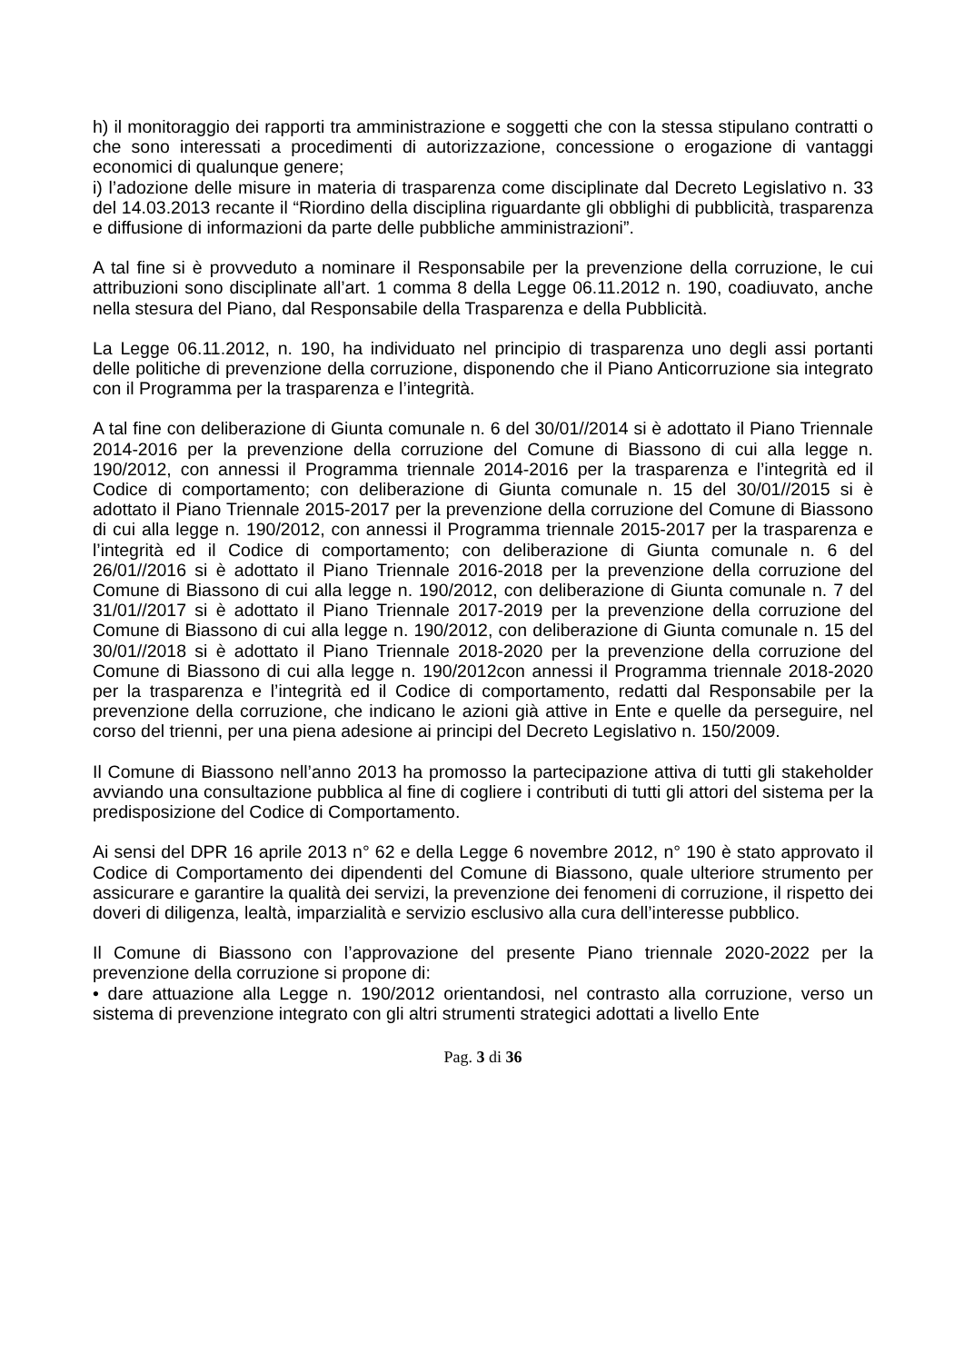h) il monitoraggio dei rapporti tra amministrazione e soggetti che con la stessa stipulano contratti o che sono interessati a procedimenti di autorizzazione, concessione o erogazione di vantaggi economici di qualunque genere;
i) l’adozione delle misure in materia di trasparenza come disciplinate dal Decreto Legislativo n. 33 del 14.03.2013 recante il “Riordino della disciplina riguardante gli obblighi di pubblicità, trasparenza e diffusione di informazioni da parte delle pubbliche amministrazioni”.
A tal fine si è provveduto a nominare il Responsabile per la prevenzione della corruzione, le cui attribuzioni sono disciplinate all’art. 1 comma 8 della Legge 06.11.2012 n. 190, coadiuvato, anche nella stesura del Piano, dal Responsabile della Trasparenza e della Pubblicità.
La Legge 06.11.2012, n. 190, ha individuato nel principio di trasparenza uno degli assi portanti delle politiche di prevenzione della corruzione, disponendo che il Piano Anticorruzione sia integrato con il Programma per la trasparenza e l’integrità.
A tal fine con deliberazione di Giunta comunale n. 6 del 30/01//2014 si è adottato il Piano Triennale 2014-2016 per la prevenzione della corruzione del Comune di Biassono di cui alla legge n. 190/2012, con annessi il Programma triennale 2014-2016 per la trasparenza e l’integrità ed il Codice di comportamento; con deliberazione di Giunta comunale n. 15 del 30/01//2015 si è adottato il Piano Triennale 2015-2017 per la prevenzione della corruzione del Comune di Biassono di cui alla legge n. 190/2012, con annessi il Programma triennale 2015-2017 per la trasparenza e l’integrità ed il Codice di comportamento; con deliberazione di Giunta comunale n. 6 del 26/01//2016 si è adottato il Piano Triennale 2016-2018 per la prevenzione della corruzione del Comune di Biassono di cui alla legge n. 190/2012, con deliberazione di Giunta comunale n. 7 del 31/01//2017 si è adottato il Piano Triennale 2017-2019 per la prevenzione della corruzione del Comune di Biassono di cui alla legge n. 190/2012, con deliberazione di Giunta comunale n. 15 del 30/01//2018 si è adottato il Piano Triennale 2018-2020 per la prevenzione della corruzione del Comune di Biassono di cui alla legge n. 190/2012con annessi il Programma triennale 2018-2020 per la trasparenza e l’integrità ed il Codice di comportamento, redatti dal Responsabile per la prevenzione della corruzione, che indicano le azioni già attive in Ente e quelle da perseguire, nel corso del trienni, per una piena adesione ai principi del Decreto Legislativo n. 150/2009.
Il Comune di Biassono nell’anno 2013 ha promosso la partecipazione attiva di tutti gli stakeholder avviando una consultazione pubblica al fine di cogliere i contributi di tutti gli attori del sistema per la predisposizione del Codice di Comportamento.
Ai sensi del DPR 16 aprile 2013 n° 62 e della Legge 6 novembre 2012, n° 190 è stato approvato il Codice di Comportamento dei dipendenti del Comune di Biassono, quale ulteriore strumento per assicurare e garantire la qualità dei servizi, la prevenzione dei fenomeni di corruzione, il rispetto dei doveri di diligenza, lealtà, imparzialità e servizio esclusivo alla cura dell’interesse pubblico.
Il Comune di Biassono con l’approvazione del presente Piano triennale 2020-2022 per la prevenzione della corruzione si propone di:
• dare attuazione alla Legge n. 190/2012 orientandosi, nel contrasto alla corruzione, verso un sistema di prevenzione integrato con gli altri strumenti strategici adottati a livello Ente
Pag. 3 di 36